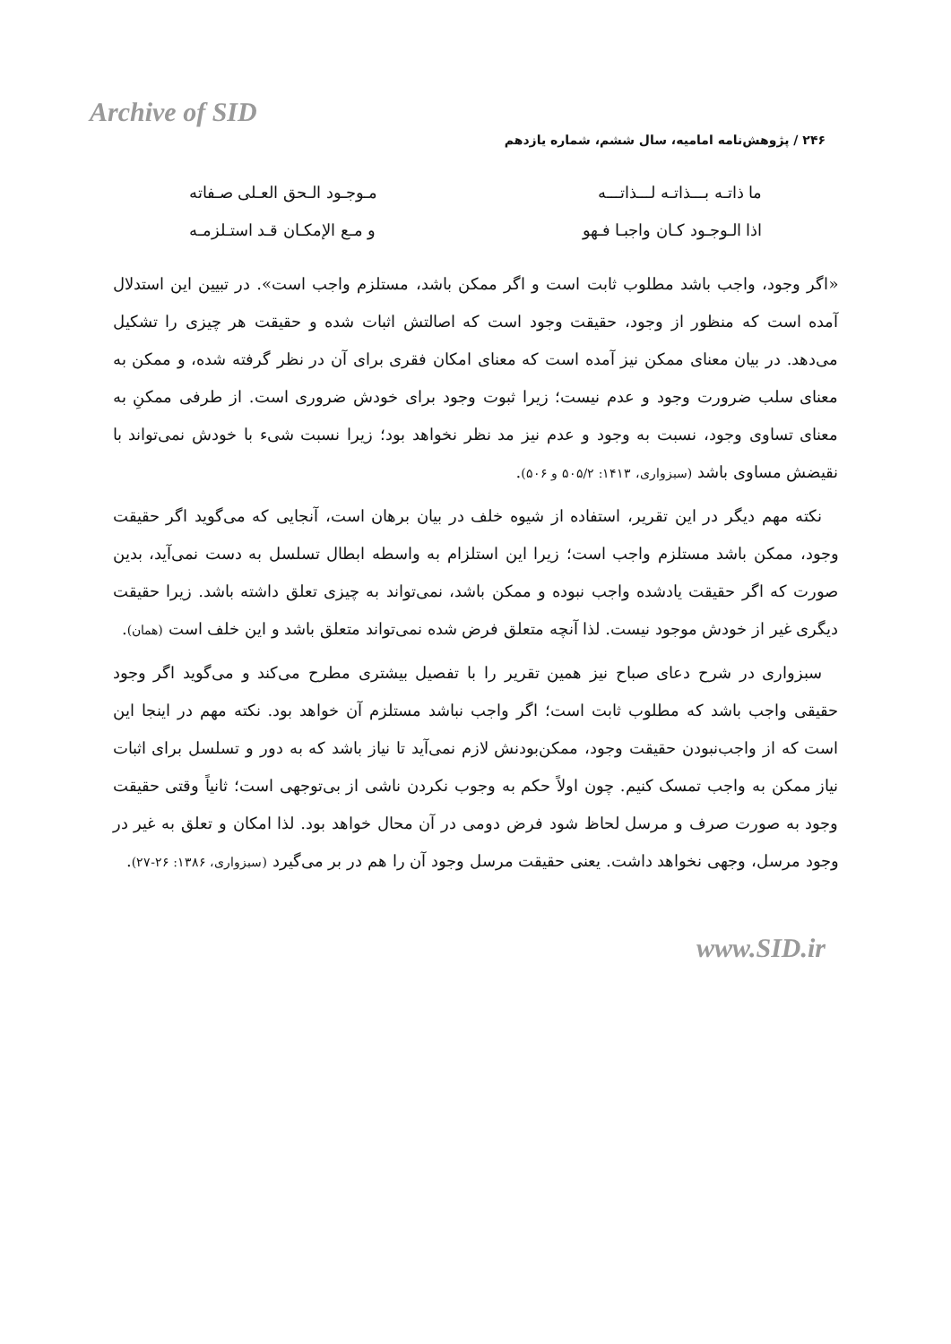Archive of SID
۲۴۶ / پژوهش‌نامه امامیه، سال ششم، شماره یازدهم
ما ذاتـه بـــذاتـه لـــذاتـــه مـوجـود الـحق العـلی صـفاته
اذا الـوجـود کـان واجبـا فـهو و مـع الإمکـان قـد استـلزمـه
«اگر وجود، واجب باشد مطلوب ثابت است و اگر ممکن باشد، مستلزم واجب است». در تبیین این استدلال آمده است که منظور از وجود، حقیقت وجود است که اصالتش اثبات شده و حقیقت هر چیزی را تشکیل می‌دهد. در بیان معنای ممکن نیز آمده است که معنای امکان فقری برای آن در نظر گرفته شده، و ممکن به معنای سلب ضرورت وجود و عدم نیست؛ زیرا ثبوت وجود برای خودش ضروری است. از طرفی ممکنِ به معنای تساوی وجود، نسبت به وجود و عدم نیز مد نظر نخواهد بود؛ زیرا نسبت شیء با خودش نمی‌تواند با نقیضش مساوی باشد (سبزواری، ۱۴۱۳: ۵۰۵/۲ و ۵۰۶).
نکته مهم دیگر در این تقریر، استفاده از شیوه خلف در بیان برهان است، آنجایی که می‌گوید اگر حقیقت وجود، ممکن باشد مستلزم واجب است؛ زیرا این استلزام به واسطه ابطال تسلسل به دست نمی‌آید، بدین صورت که اگر حقیقت یادشده واجب نبوده و ممکن باشد، نمی‌تواند به چیزی تعلق داشته باشد. زیرا حقیقت دیگری غیر از خودش موجود نیست. لذا آنچه متعلق فرض شده نمی‌تواند متعلق باشد و این خلف است (همان).
سبزواری در شرح دعای صباح نیز همین تقریر را با تفصیل بیشتری مطرح می‌کند و می‌گوید اگر وجود حقیقی واجب باشد که مطلوب ثابت است؛ اگر واجب نباشد مستلزم آن خواهد بود. نکته مهم در اینجا این است که از واجب‌نبودن حقیقت وجود، ممکن‌بودنش لازم نمی‌آید تا نیاز باشد که به دور و تسلسل برای اثبات نیاز ممکن به واجب تمسک کنیم. چون اولاً حکم به وجوب نکردن ناشی از بی‌توجهی است؛ ثانیاً وقتی حقیقت وجود به صورت صرف و مرسل لحاظ شود فرض دومی در آن محال خواهد بود. لذا امکان و تعلق به غیر در وجود مرسل، وجهی نخواهد داشت. یعنی حقیقت مرسل وجود آن را هم در بر می‌گیرد (سبزواری، ۱۳۸۶: ۲۶-۲۷).
www.SID.ir